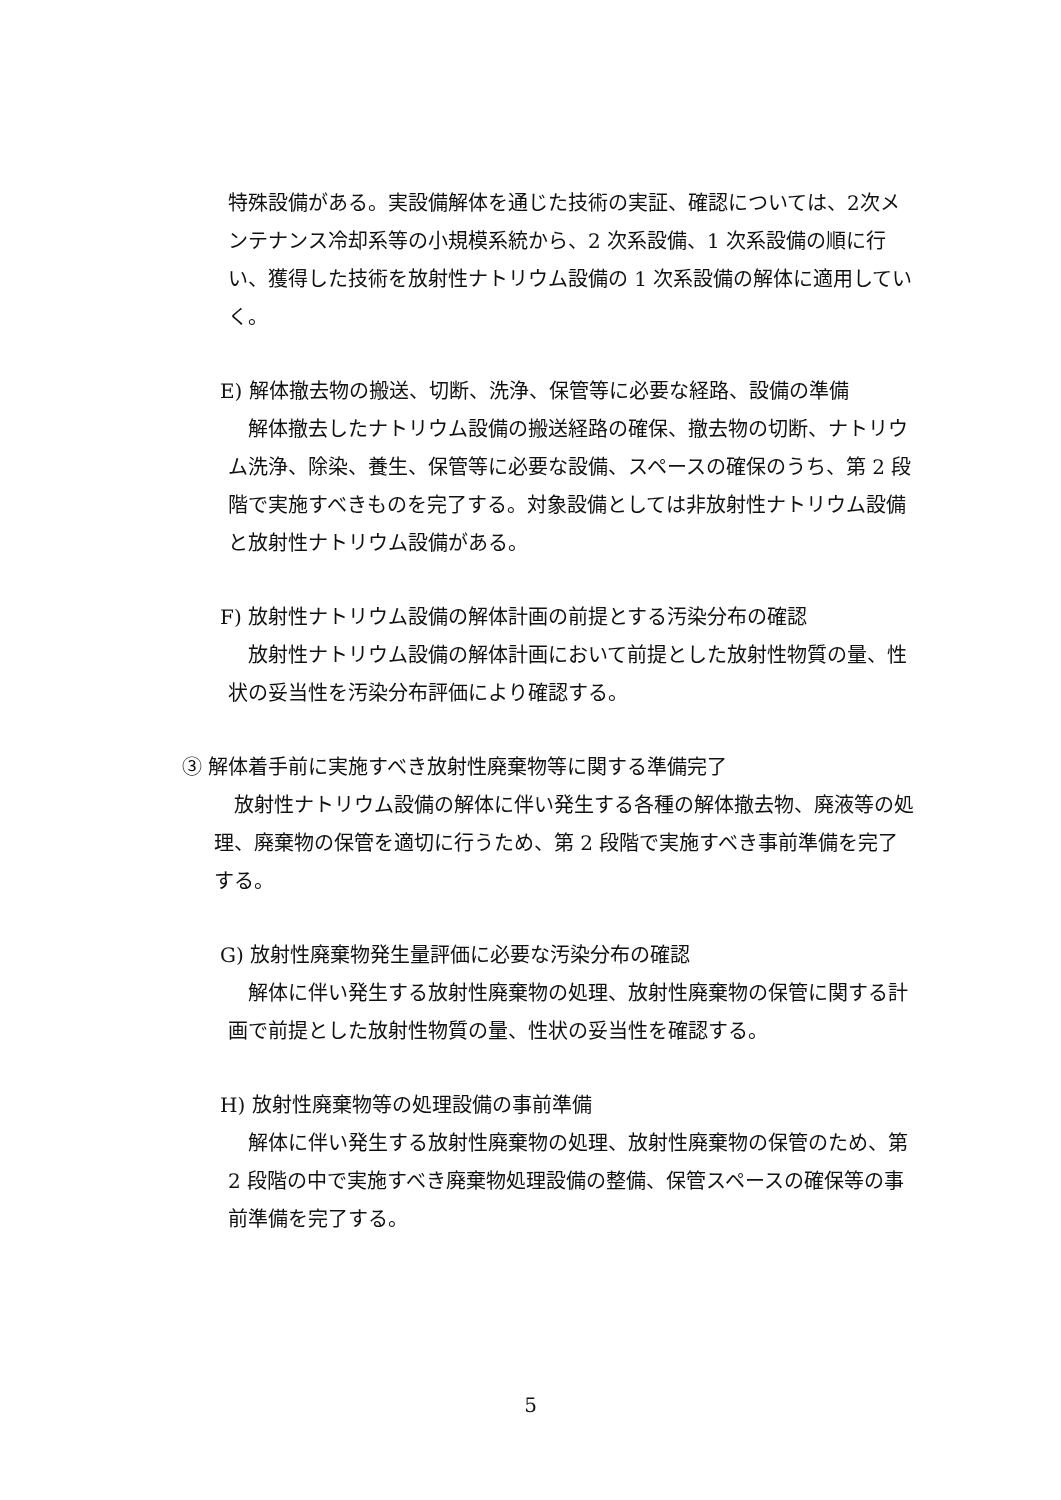特殊設備がある。実設備解体を通じた技術の実証、確認については、2次メンテナンス冷却系等の小規模系統から、2 次系設備、1 次系設備の順に行い、獲得した技術を放射性ナトリウム設備の 1 次系設備の解体に適用していく。
E) 解体撤去物の搬送、切断、洗浄、保管等に必要な経路、設備の準備
解体撤去したナトリウム設備の搬送経路の確保、撤去物の切断、ナトリウム洗浄、除染、養生、保管等に必要な設備、スペースの確保のうち、第 2 段階で実施すべきものを完了する。対象設備としては非放射性ナトリウム設備と放射性ナトリウム設備がある。
F) 放射性ナトリウム設備の解体計画の前提とする汚染分布の確認
放射性ナトリウム設備の解体計画において前提とした放射性物質の量、性状の妥当性を汚染分布評価により確認する。
③ 解体着手前に実施すべき放射性廃棄物等に関する準備完了
放射性ナトリウム設備の解体に伴い発生する各種の解体撤去物、廃液等の処理、廃棄物の保管を適切に行うため、第 2 段階で実施すべき事前準備を完了する。
G) 放射性廃棄物発生量評価に必要な汚染分布の確認
解体に伴い発生する放射性廃棄物の処理、放射性廃棄物の保管に関する計画で前提とした放射性物質の量、性状の妥当性を確認する。
H) 放射性廃棄物等の処理設備の事前準備
解体に伴い発生する放射性廃棄物の処理、放射性廃棄物の保管のため、第 2 段階の中で実施すべき廃棄物処理設備の整備、保管スペースの確保等の事前準備を完了する。
5